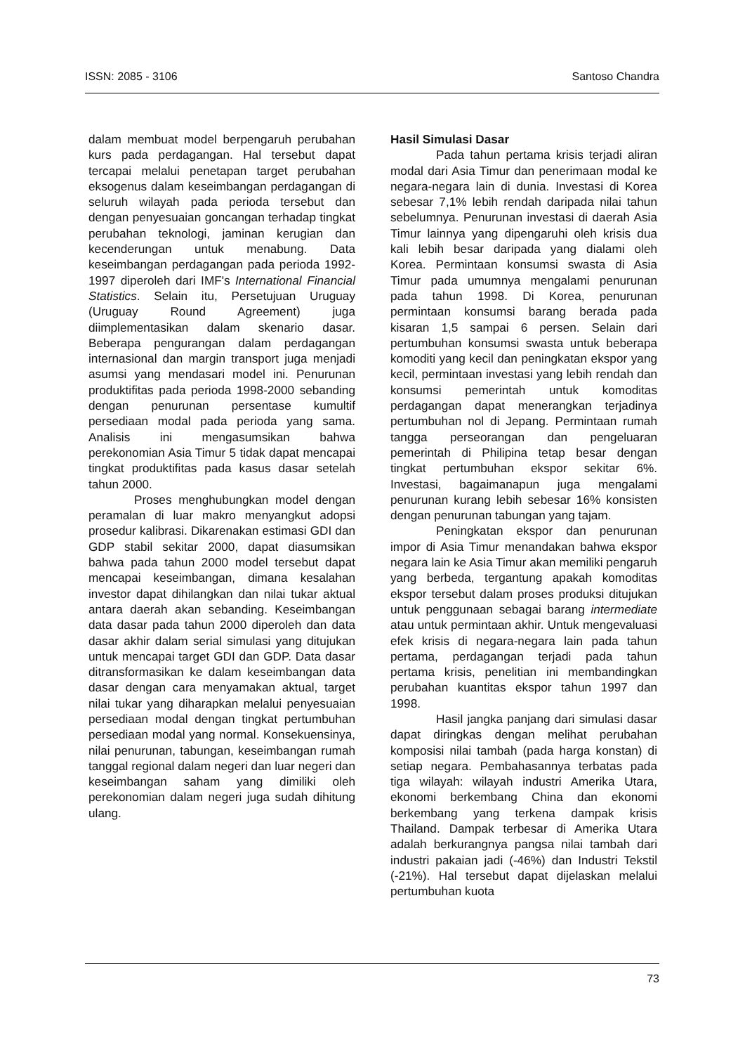ISSN: 2085 - 3106 Santoso Chandra
dalam membuat model berpengaruh perubahan kurs pada perdagangan. Hal tersebut dapat tercapai melalui penetapan target perubahan eksogenus dalam keseimbangan perdagangan di seluruh wilayah pada perioda tersebut dan dengan penyesuaian goncangan terhadap tingkat perubahan teknologi, jaminan kerugian dan kecenderungan untuk menabung. Data keseimbangan perdagangan pada perioda 1992-1997 diperoleh dari IMF's International Financial Statistics. Selain itu, Persetujuan Uruguay (Uruguay Round Agreement) juga diimplementasikan dalam skenario dasar. Beberapa pengurangan dalam perdagangan internasional dan margin transport juga menjadi asumsi yang mendasari model ini. Penurunan produktifitas pada perioda 1998-2000 sebanding dengan penurunan persentase kumultif persediaan modal pada perioda yang sama. Analisis ini mengasumsikan bahwa perekonomian Asia Timur 5 tidak dapat mencapai tingkat produktifitas pada kasus dasar setelah tahun 2000.
Proses menghubungkan model dengan peramalan di luar makro menyangkut adopsi prosedur kalibrasi. Dikarenakan estimasi GDI dan GDP stabil sekitar 2000, dapat diasumsikan bahwa pada tahun 2000 model tersebut dapat mencapai keseimbangan, dimana kesalahan investor dapat dihilangkan dan nilai tukar aktual antara daerah akan sebanding. Keseimbangan data dasar pada tahun 2000 diperoleh dan data dasar akhir dalam serial simulasi yang ditujukan untuk mencapai target GDI dan GDP. Data dasar ditransformasikan ke dalam keseimbangan data dasar dengan cara menyamakan aktual, target nilai tukar yang diharapkan melalui penyesuaian persediaan modal dengan tingkat pertumbuhan persediaan modal yang normal. Konsekuensinya, nilai penurunan, tabungan, keseimbangan rumah tanggal regional dalam negeri dan luar negeri dan keseimbangan saham yang dimiliki oleh perekonomian dalam negeri juga sudah dihitung ulang.
Hasil Simulasi Dasar
Pada tahun pertama krisis terjadi aliran modal dari Asia Timur dan penerimaan modal ke negara-negara lain di dunia. Investasi di Korea sebesar 7,1% lebih rendah daripada nilai tahun sebelumnya. Penurunan investasi di daerah Asia Timur lainnya yang dipengaruhi oleh krisis dua kali lebih besar daripada yang dialami oleh Korea. Permintaan konsumsi swasta di Asia Timur pada umumnya mengalami penurunan pada tahun 1998. Di Korea, penurunan permintaan konsumsi barang berada pada kisaran 1,5 sampai 6 persen. Selain dari pertumbuhan konsumsi swasta untuk beberapa komoditi yang kecil dan peningkatan ekspor yang kecil, permintaan investasi yang lebih rendah dan konsumsi pemerintah untuk komoditas perdagangan dapat menerangkan terjadinya pertumbuhan nol di Jepang. Permintaan rumah tangga perseorangan dan pengeluaran pemerintah di Philipina tetap besar dengan tingkat pertumbuhan ekspor sekitar 6%. Investasi, bagaimanapun juga mengalami penurunan kurang lebih sebesar 16% konsisten dengan penurunan tabungan yang tajam.
Peningkatan ekspor dan penurunan impor di Asia Timur menandakan bahwa ekspor negara lain ke Asia Timur akan memiliki pengaruh yang berbeda, tergantung apakah komoditas ekspor tersebut dalam proses produksi ditujukan untuk penggunaan sebagai barang intermediate atau untuk permintaan akhir. Untuk mengevaluasi efek krisis di negara-negara lain pada tahun pertama, perdagangan terjadi pada tahun pertama krisis, penelitian ini membandingkan perubahan kuantitas ekspor tahun 1997 dan 1998.
Hasil jangka panjang dari simulasi dasar dapat diringkas dengan melihat perubahan komposisi nilai tambah (pada harga konstan) di setiap negara. Pembahasannya terbatas pada tiga wilayah: wilayah industri Amerika Utara, ekonomi berkembang China dan ekonomi berkembang yang terkena dampak krisis Thailand. Dampak terbesar di Amerika Utara adalah berkurangnya pangsa nilai tambah dari industri pakaian jadi (-46%) dan Industri Tekstil (-21%). Hal tersebut dapat dijelaskan melalui pertumbuhan kuota
73